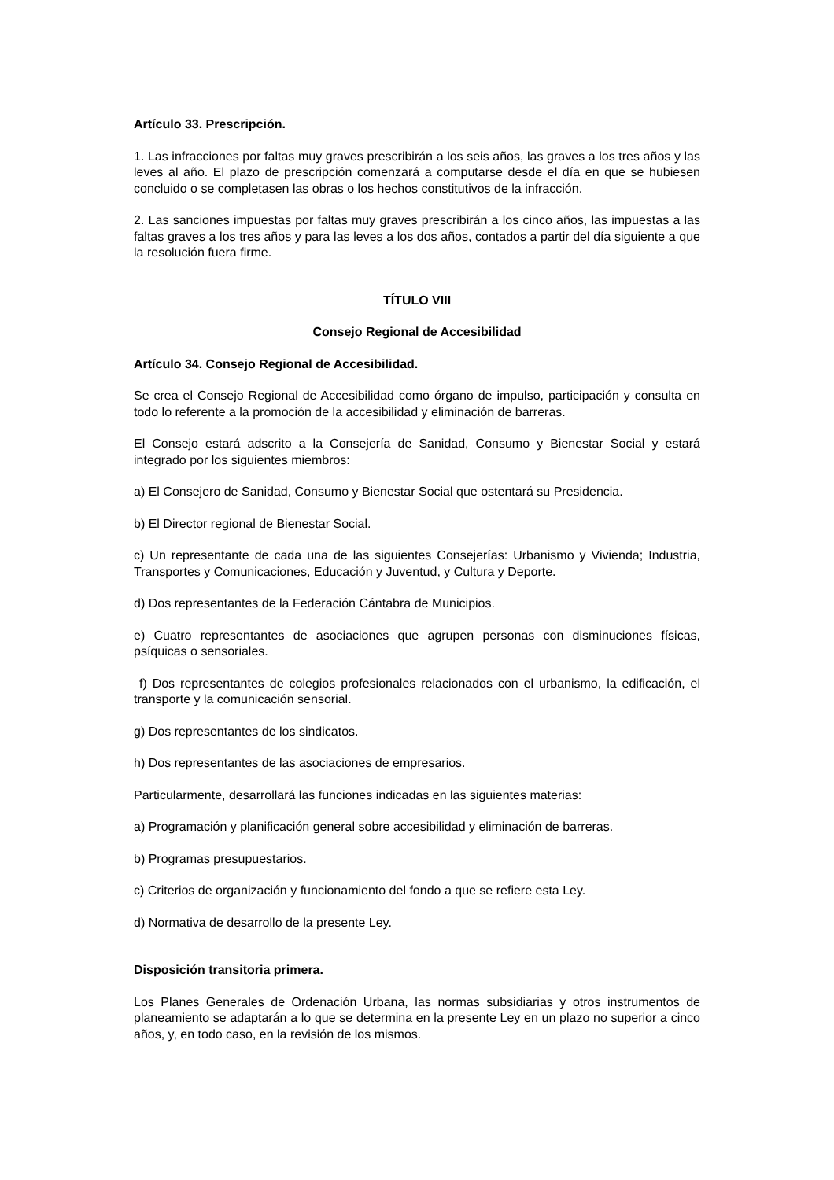Artículo 33. Prescripción.
1. Las infracciones por faltas muy graves prescribirán a los seis años, las graves a los tres años y las leves al año. El plazo de prescripción comenzará a computarse desde el día en que se hubiesen concluido o se completasen las obras o los hechos constitutivos de la infracción.
2. Las sanciones impuestas por faltas muy graves prescribirán a los cinco años, las impuestas a las faltas graves a los tres años y para las leves a los dos años, contados a partir del día siguiente a que la resolución fuera firme.
TÍTULO VIII
Consejo Regional de Accesibilidad
Artículo 34. Consejo Regional de Accesibilidad.
Se crea el Consejo Regional de Accesibilidad como órgano de impulso, participación y consulta en todo lo referente a la promoción de la accesibilidad y eliminación de barreras.
El Consejo estará adscrito a la Consejería de Sanidad, Consumo y Bienestar Social y estará integrado por los siguientes miembros:
a) El Consejero de Sanidad, Consumo y Bienestar Social que ostentará su Presidencia.
b) El Director regional de Bienestar Social.
c) Un representante de cada una de las siguientes Consejerías: Urbanismo y Vivienda; Industria, Transportes y Comunicaciones, Educación y Juventud, y Cultura y Deporte.
d) Dos representantes de la Federación Cántabra de Municipios.
e) Cuatro representantes de asociaciones que agrupen personas con disminuciones físicas, psíquicas o sensoriales.
f) Dos representantes de colegios profesionales relacionados con el urbanismo, la edificación, el transporte y la comunicación sensorial.
g) Dos representantes de los sindicatos.
h) Dos representantes de las asociaciones de empresarios.
Particularmente, desarrollará las funciones indicadas en las siguientes materias:
a) Programación y planificación general sobre accesibilidad y eliminación de barreras.
b) Programas presupuestarios.
c) Criterios de organización y funcionamiento del fondo a que se refiere esta Ley.
d) Normativa de desarrollo de la presente Ley.
Disposición transitoria primera.
Los Planes Generales de Ordenación Urbana, las normas subsidiarias y otros instrumentos de planeamiento se adaptarán a lo que se determina en la presente Ley en un plazo no superior a cinco años, y, en todo caso, en la revisión de los mismos.